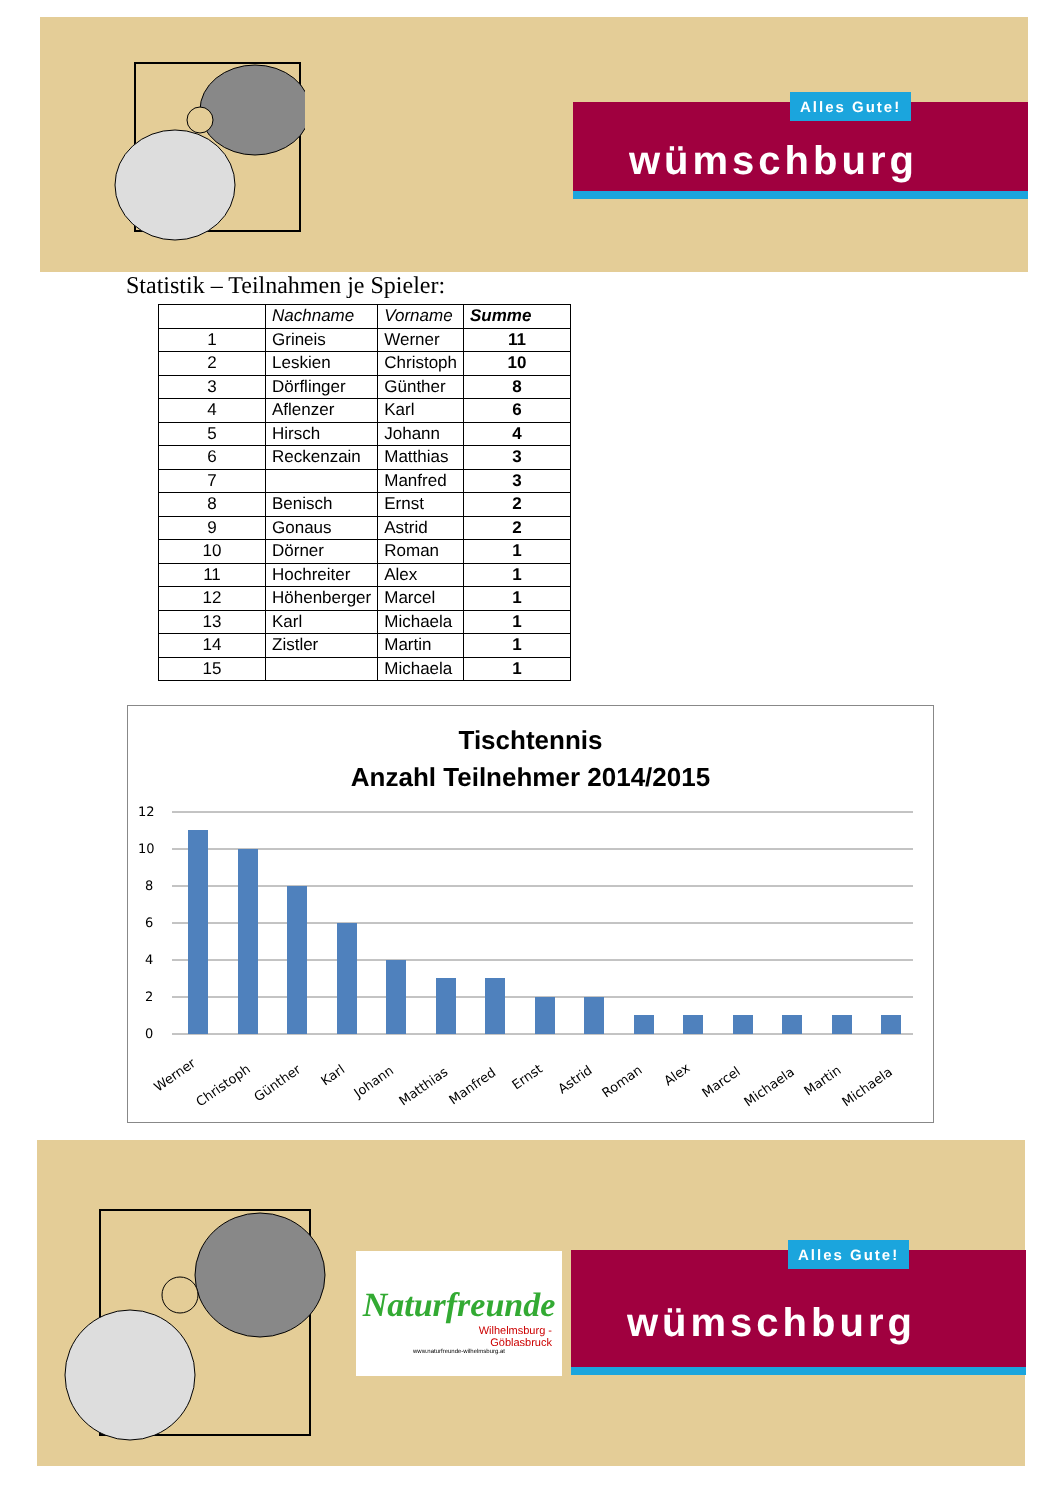wümschburg
Alles Gute!
Statistik – Teilnahmen je Spieler:
| | Nachname | Vorname | Summe |
| --- | --- | --- | --- |
| 1 | Grineis | Werner | 11 |
| 2 | Leskien | Christoph | 10 |
| 3 | Dörflinger | Günther | 8 |
| 4 | Aflenzer | Karl | 6 |
| 5 | Hirsch | Johann | 4 |
| 6 | Reckenzain | Matthias | 3 |
| 7 | | Manfred | 3 |
| 8 | Benisch | Ernst | 2 |
| 9 | Gonaus | Astrid | 2 |
| 10 | Dörner | Roman | 1 |
| 11 | Hochreiter | Alex | 1 |
| 12 | Höhenberger | Marcel | 1 |
| 13 | Karl | Michaela | 1 |
| 14 | Zistler | Martin | 1 |
| 15 | | Michaela | 1 |
Tischtennis
Anzahl Teilnehmer 2014/2015
12
10
8
6
4
2
0
Werner
Christoph
Günther
Karl
Johann
Matthias
Manfred
Ernst
Astrid
Roman
Alex
Marcel
Michaela
Martin
Michaela
Naturfreunde
Wilhelmsburg -
Göblasbruck
www.naturfreunde-wilhelmsburg.at
wümschburg
Alles Gute!